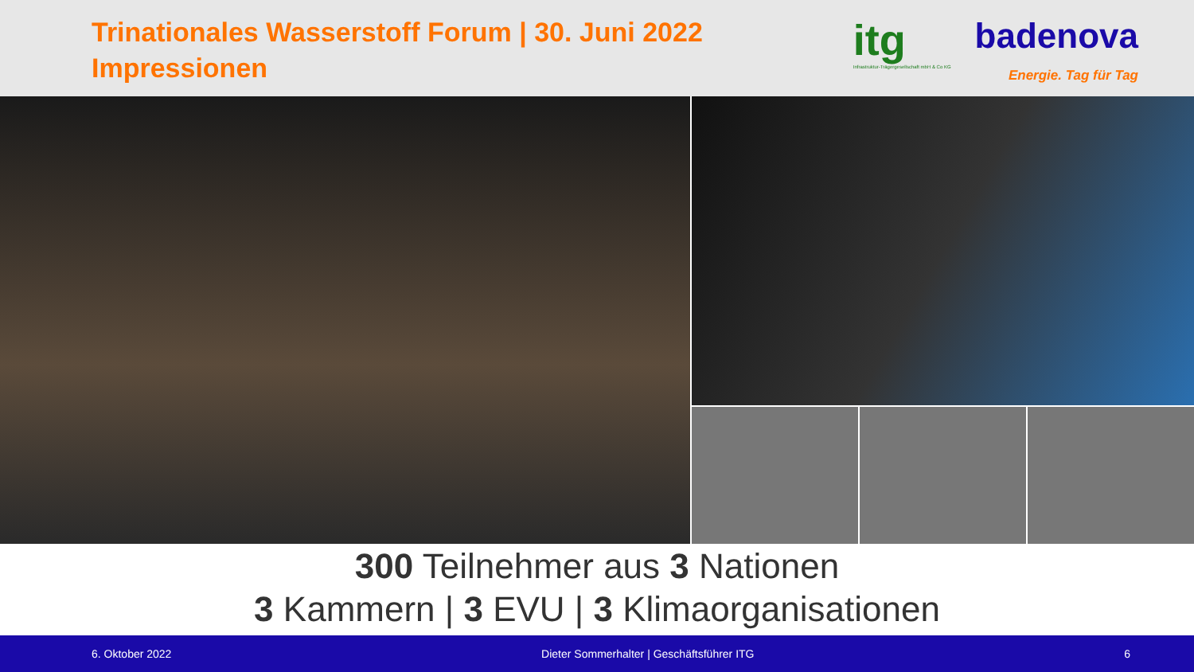Trinationales Wasserstoff Forum | 30. Juni 2022
Impressionen
itg
Infrastruktur-Trägergesellschaft mbH & Co KG
badenova
Energie. Tag für Tag
300 Teilnehmer aus 3 Nationen
3 Kammern | 3 EVU | 3 Klimaorganisationen
6. Oktober 2022 Dieter Sommerhalter | Geschäftsführer ITG 6